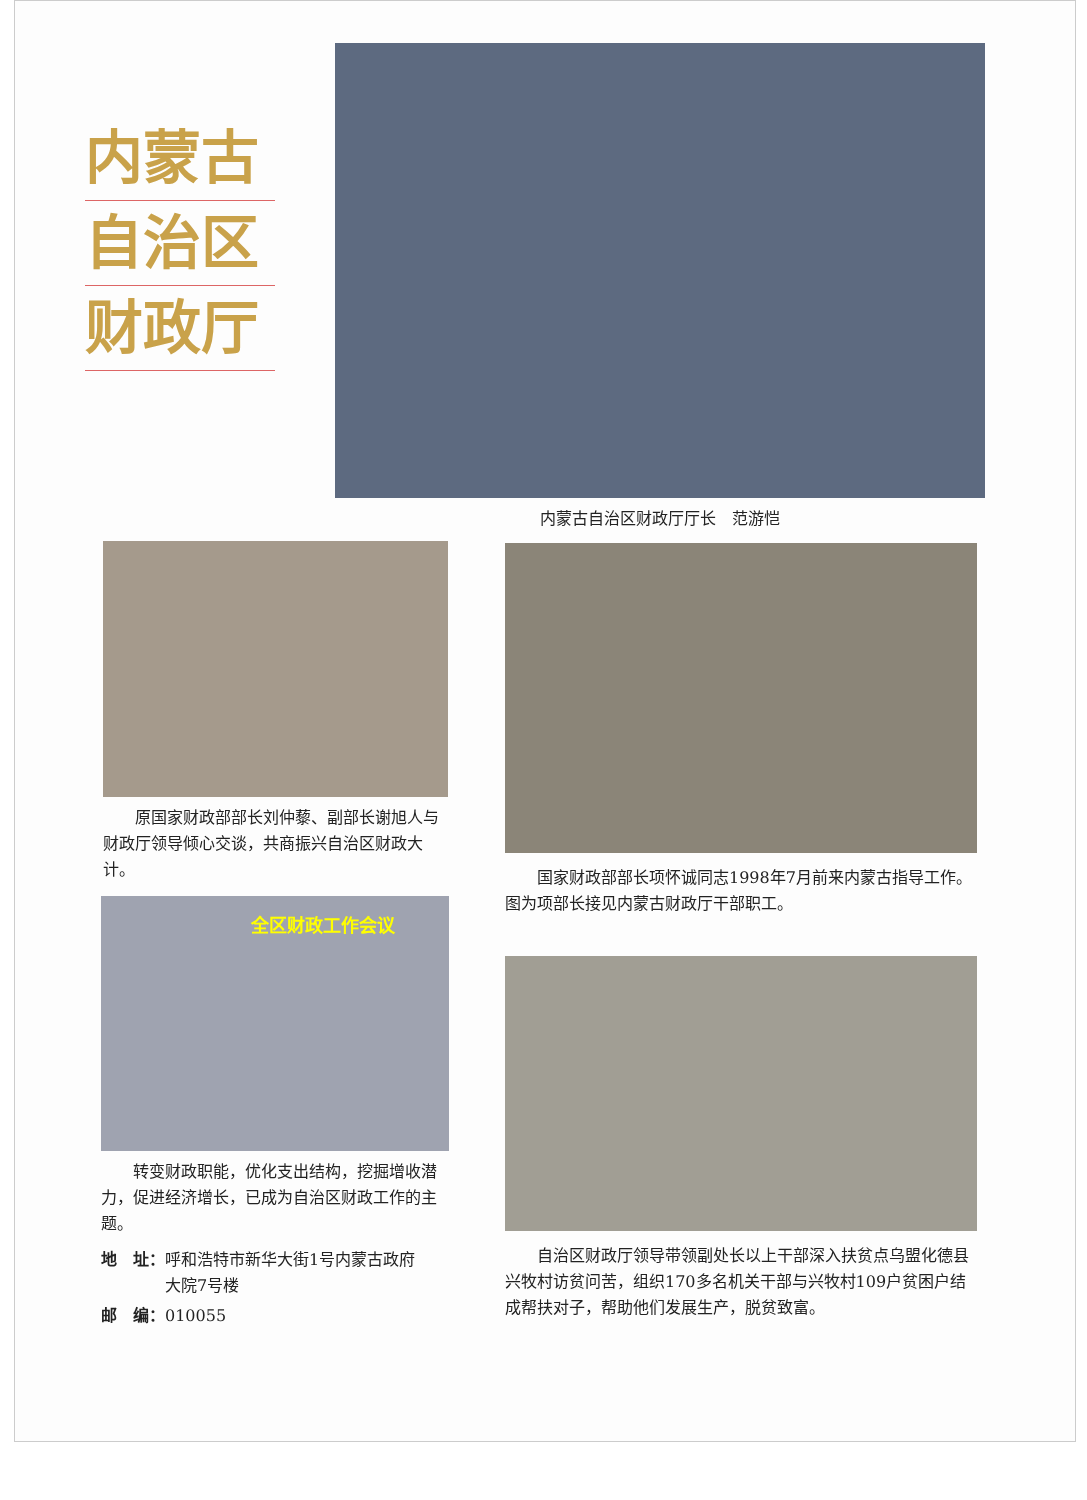内蒙古
自治区
财政厅
内蒙古自治区财政厅厅长　范游恺
原国家财政部部长刘仲藜、副部长谢旭人与财政厅领导倾心交谈，共商振兴自治区财政大计。
国家财政部部长项怀诚同志1998年7月前来内蒙古指导工作。图为项部长接见内蒙古财政厅干部职工。
全区财政工作会议
转变财政职能，优化支出结构，挖掘增收潜力，促进经济增长，已成为自治区财政工作的主题。
地　址：呼和浩特市新华大街1号内蒙古政府
　　　　大院7号楼
邮　编：010055
自治区财政厅领导带领副处长以上干部深入扶贫点乌盟化德县兴牧村访贫问苦，组织170多名机关干部与兴牧村109户贫困户结成帮扶对子，帮助他们发展生产，脱贫致富。